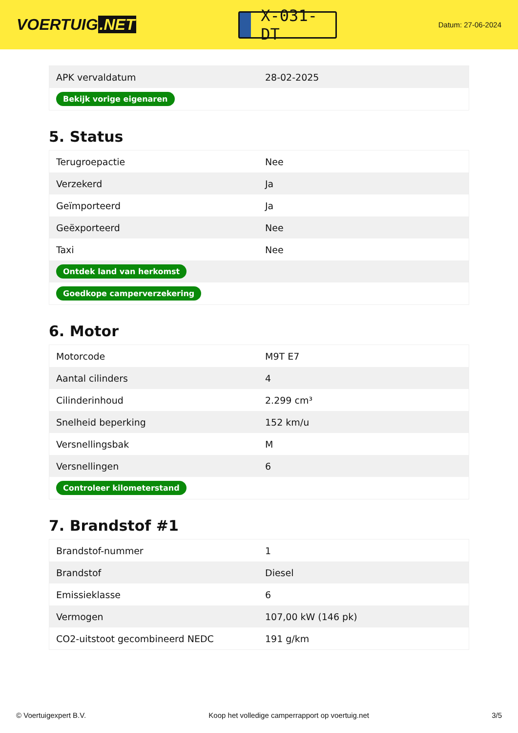VOERTUIG.NET
X-031-DT
Datum: 27-06-2024
| APK vervaldatum | 28-02-2025 |
| Bekijk vorige eigenaren | |
5. Status
| Terugroepactie | Nee |
| Verzekerd | Ja |
| Geïmporteerd | Ja |
| Geëxporteerd | Nee |
| Taxi | Nee |
| Ontdek land van herkomst | |
| Goedkope camperverzekering | |
6. Motor
| Motorcode | M9T E7 |
| Aantal cilinders | 4 |
| Cilinderinhoud | 2.299 cm³ |
| Snelheid beperking | 152 km/u |
| Versnellingsbak | M |
| Versnellingen | 6 |
| Controleer kilometerstand | |
7. Brandstof #1
| Brandstof-nummer | 1 |
| Brandstof | Diesel |
| Emissieklasse | 6 |
| Vermogen | 107,00 kW (146 pk) |
| CO2-uitstoot gecombineerd NEDC | 191 g/km |
© Voertuigexpert B.V. Koop het volledige camperrapport op voertuig.net 3/5